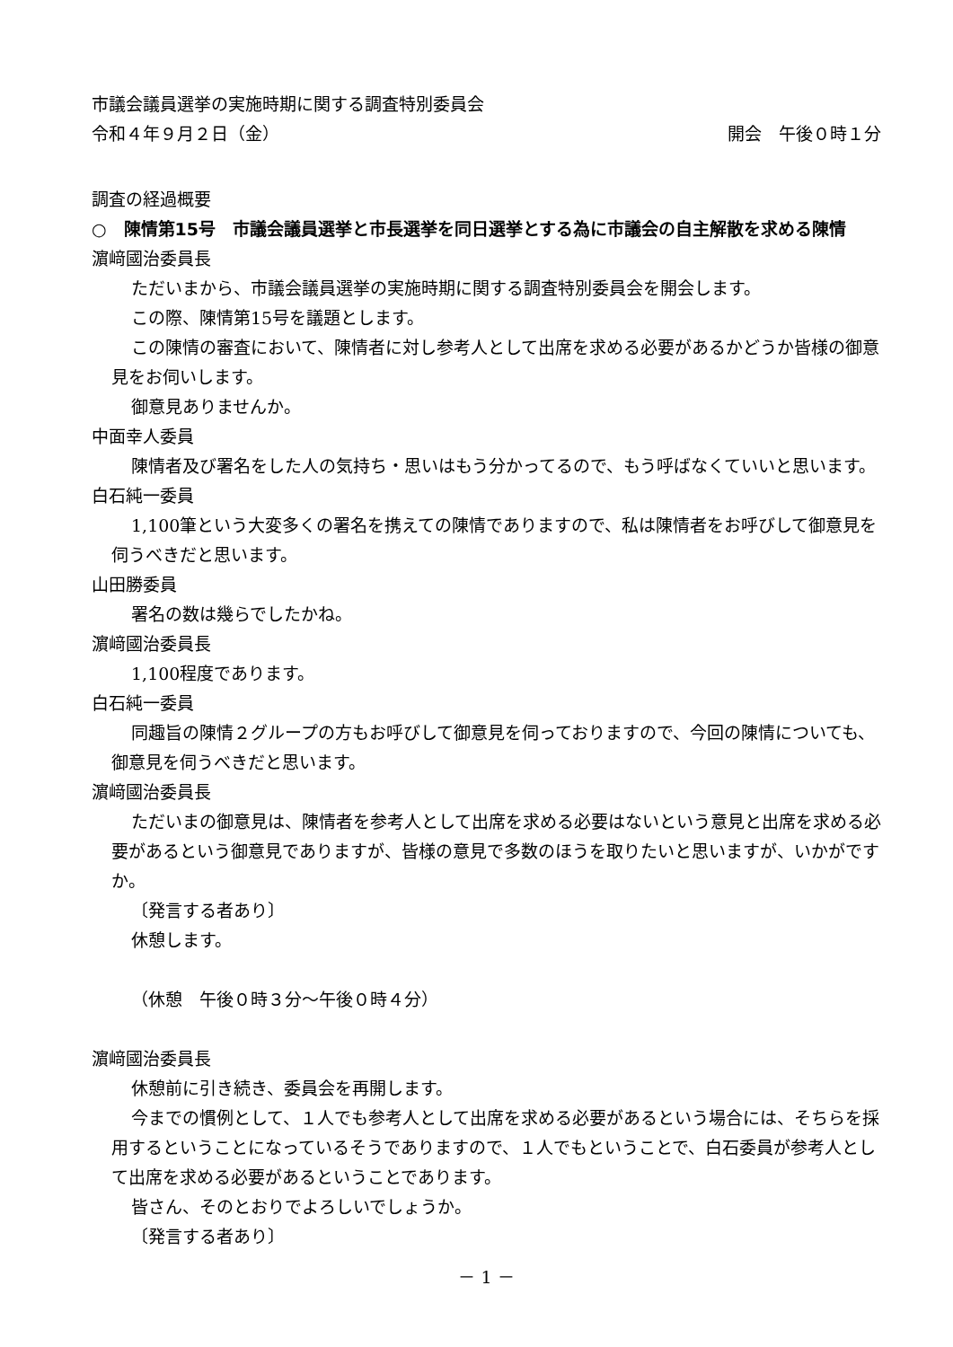市議会議員選挙の実施時期に関する調査特別委員会
令和４年９月２日（金） 開会　午後０時１分
調査の経過概要
○　陳情第15号　市議会議員選挙と市長選挙を同日選挙とする為に市議会の自主解散を求める陳情
濵﨑國治委員長
ただいまから、市議会議員選挙の実施時期に関する調査特別委員会を開会します。
この際、陳情第15号を議題とします。
この陳情の審査において、陳情者に対し参考人として出席を求める必要があるかどうか皆様の御意見をお伺いします。
御意見ありませんか。
中面幸人委員
陳情者及び署名をした人の気持ち・思いはもう分かってるので、もう呼ばなくていいと思います。
白石純一委員
1,100筆という大変多くの署名を携えての陳情でありますので、私は陳情者をお呼びして御意見を伺うべきだと思います。
山田勝委員
署名の数は幾らでしたかね。
濵﨑國治委員長
1,100程度であります。
白石純一委員
同趣旨の陳情２グループの方もお呼びして御意見を伺っておりますので、今回の陳情についても、御意見を伺うべきだと思います。
濵﨑國治委員長
ただいまの御意見は、陳情者を参考人として出席を求める必要はないという意見と出席を求める必要があるという御意見でありますが、皆様の意見で多数のほうを取りたいと思いますが、いかがですか。
〔発言する者あり〕
休憩します。
（休憩　午後０時３分～午後０時４分）
濵﨑國治委員長
休憩前に引き続き、委員会を再開します。
今までの慣例として、１人でも参考人として出席を求める必要があるという場合には、そちらを採用するということになっているそうでありますので、１人でもということで、白石委員が参考人として出席を求める必要があるということであります。
皆さん、そのとおりでよろしいでしょうか。
〔発言する者あり〕
－ 1 －